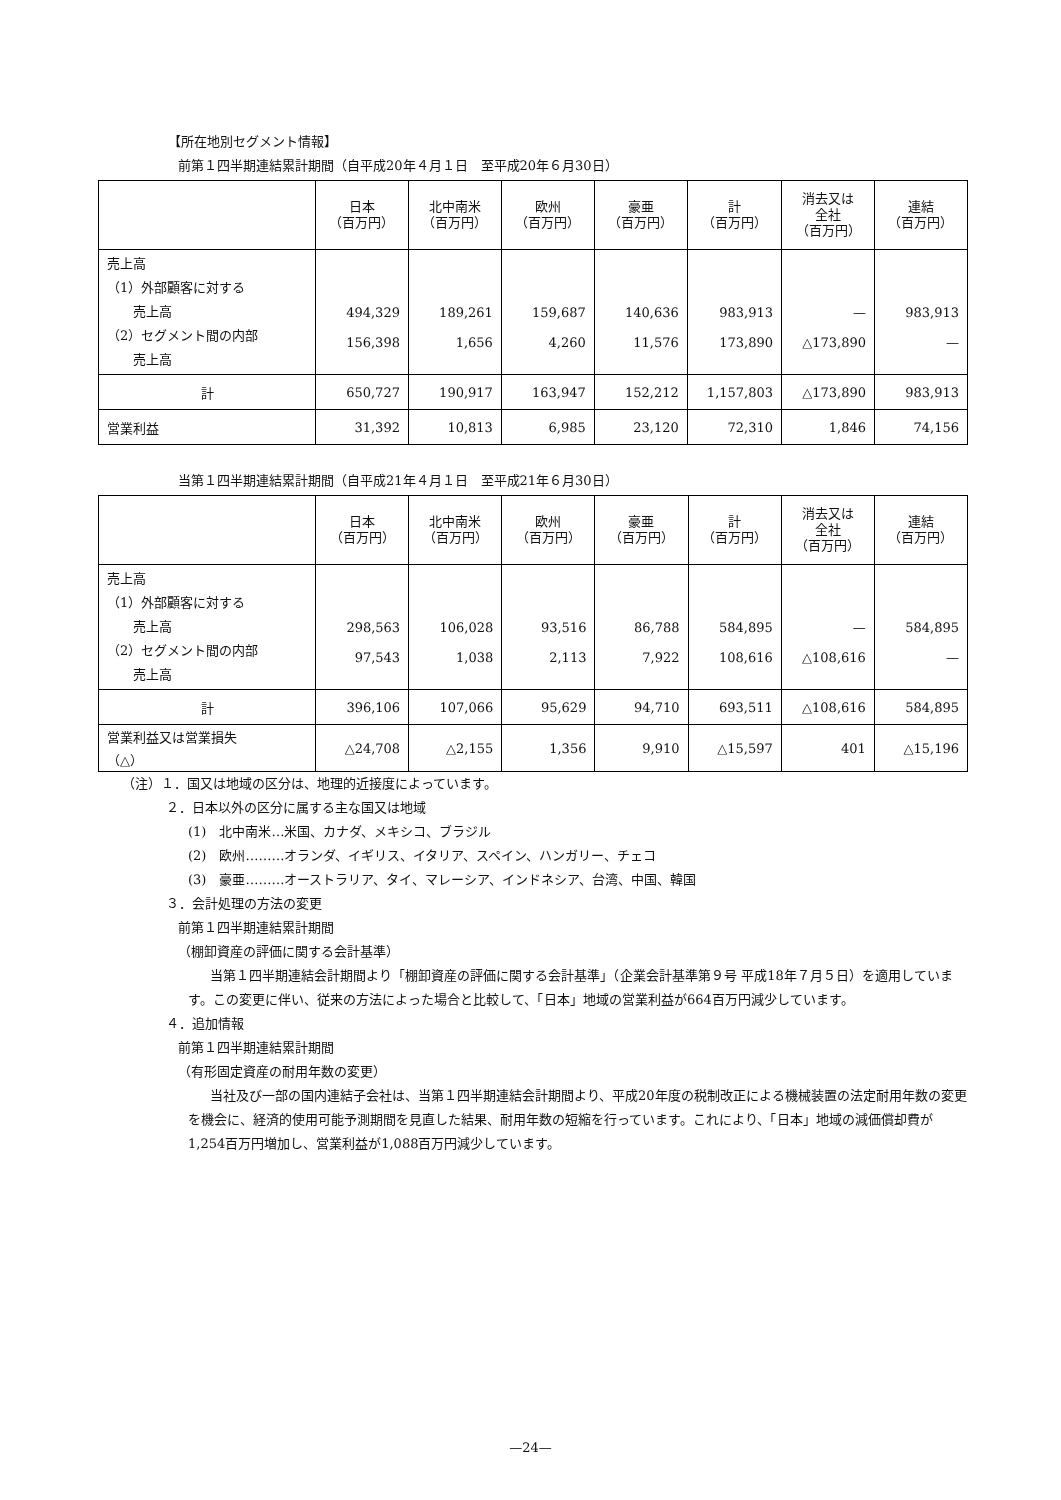【所在地別セグメント情報】
前第１四半期連結累計期間（自平成20年４月１日　至平成20年６月30日）
| | 日本 （百万円） | 北中南米 （百万円） | 欧州 （百万円） | 豪亜 （百万円） | 計 （百万円） | 消去又は 全社 （百万円） | 連結 （百万円） |
| --- | --- | --- | --- | --- | --- | --- | --- |
| 売上高 （1）外部顧客に対する 売上高 （2）セグメント間の内部 売上高 | 494,329 156,398 | 189,261 1,656 | 159,687 4,260 | 140,636 11,576 | 983,913 173,890 | — △173,890 | 983,913 — |
| 計 | 650,727 | 190,917 | 163,947 | 152,212 | 1,157,803 | △173,890 | 983,913 |
| 営業利益 | 31,392 | 10,813 | 6,985 | 23,120 | 72,310 | 1,846 | 74,156 |
当第１四半期連結累計期間（自平成21年４月１日　至平成21年６月30日）
| | 日本 （百万円） | 北中南米 （百万円） | 欧州 （百万円） | 豪亜 （百万円） | 計 （百万円） | 消去又は 全社 （百万円） | 連結 （百万円） |
| --- | --- | --- | --- | --- | --- | --- | --- |
| 売上高 （1）外部顧客に対する 売上高 （2）セグメント間の内部 売上高 | 298,563 97,543 | 106,028 1,038 | 93,516 2,113 | 86,788 7,922 | 584,895 108,616 | — △108,616 | 584,895 — |
| 計 | 396,106 | 107,066 | 95,629 | 94,710 | 693,511 | △108,616 | 584,895 |
| 営業利益又は営業損失 （△） | △24,708 | △2,155 | 1,356 | 9,910 | △15,597 | 401 | △15,196 |
（注）１．国又は地域の区分は、地理的近接度によっています。
２．日本以外の区分に属する主な国又は地域
(1)　北中南米…米国、カナダ、メキシコ、ブラジル
(2)　欧州………オランダ、イギリス、イタリア、スペイン、ハンガリー、チェコ
(3)　豪亜………オーストラリア、タイ、マレーシア、インドネシア、台湾、中国、韓国
３．会計処理の方法の変更
前第１四半期連結累計期間
（棚卸資産の評価に関する会計基準）
当第１四半期連結会計期間より「棚卸資産の評価に関する会計基準」（企業会計基準第９号 平成18年７月５日）を適用しています。この変更に伴い、従来の方法によった場合と比較して、「日本」地域の営業利益が664百万円減少しています。
４．追加情報
前第１四半期連結累計期間
（有形固定資産の耐用年数の変更）
当社及び一部の国内連結子会社は、当第１四半期連結会計期間より、平成20年度の税制改正による機械装置の法定耐用年数の変更を機会に、経済的使用可能予測期間を見直した結果、耐用年数の短縮を行っています。これにより、「日本」地域の減価償却費が1,254百万円増加し、営業利益が1,088百万円減少しています。
—24—